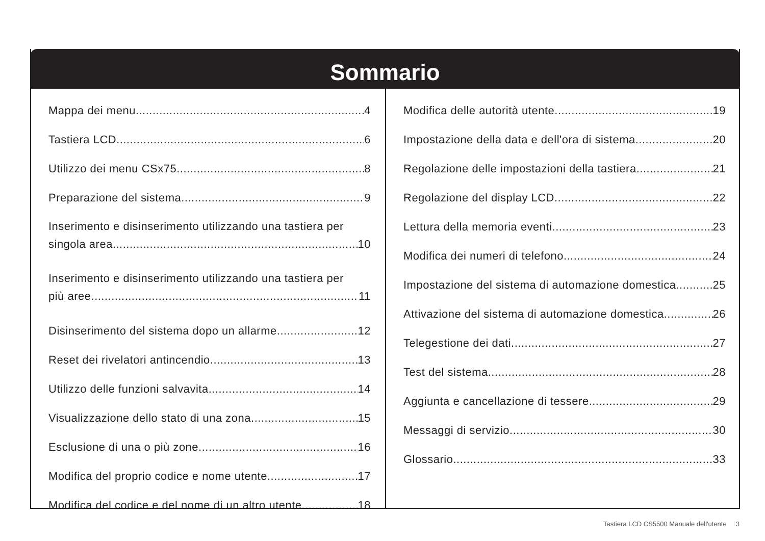Sommario
Mappa dei menu
4
Tastiera LCD
6
Utilizzo dei menu CSx75
8
Preparazione del sistema
9
Inserimento e disinserimento utilizzando una tastiera per
singola area 10
Inserimento e disinserimento utilizzando una tastiera per
più aree 11
Disinserimento del sistema dopo un allarme
12
Reset dei rivelatori antincendio
13
Utilizzo delle funzioni salvavita
14
Visualizzazione dello stato di una zona
15
Esclusione di una o più zone
16
Modifica del proprio codice e nome utente
17
Modifica del codice e del nome di un altro utente
18
Modifica delle autorità utente
19
Impostazione della data e dell'ora di sistema
20
Regolazione delle impostazioni della tastiera
21
Regolazione del display LCD
22
Lettura della memoria eventi
23
Modifica dei numeri di telefono
24
Impostazione del sistema di automazione domestica
25
Attivazione del sistema di automazione domestica
26
Telegestione dei dati
27
Test del sistema
28
Aggiunta e cancellazione di tessere
29
Messaggi di servizio
30
Glossario
33
Tastiera LCD CS5500 Manuale dell'utente 3